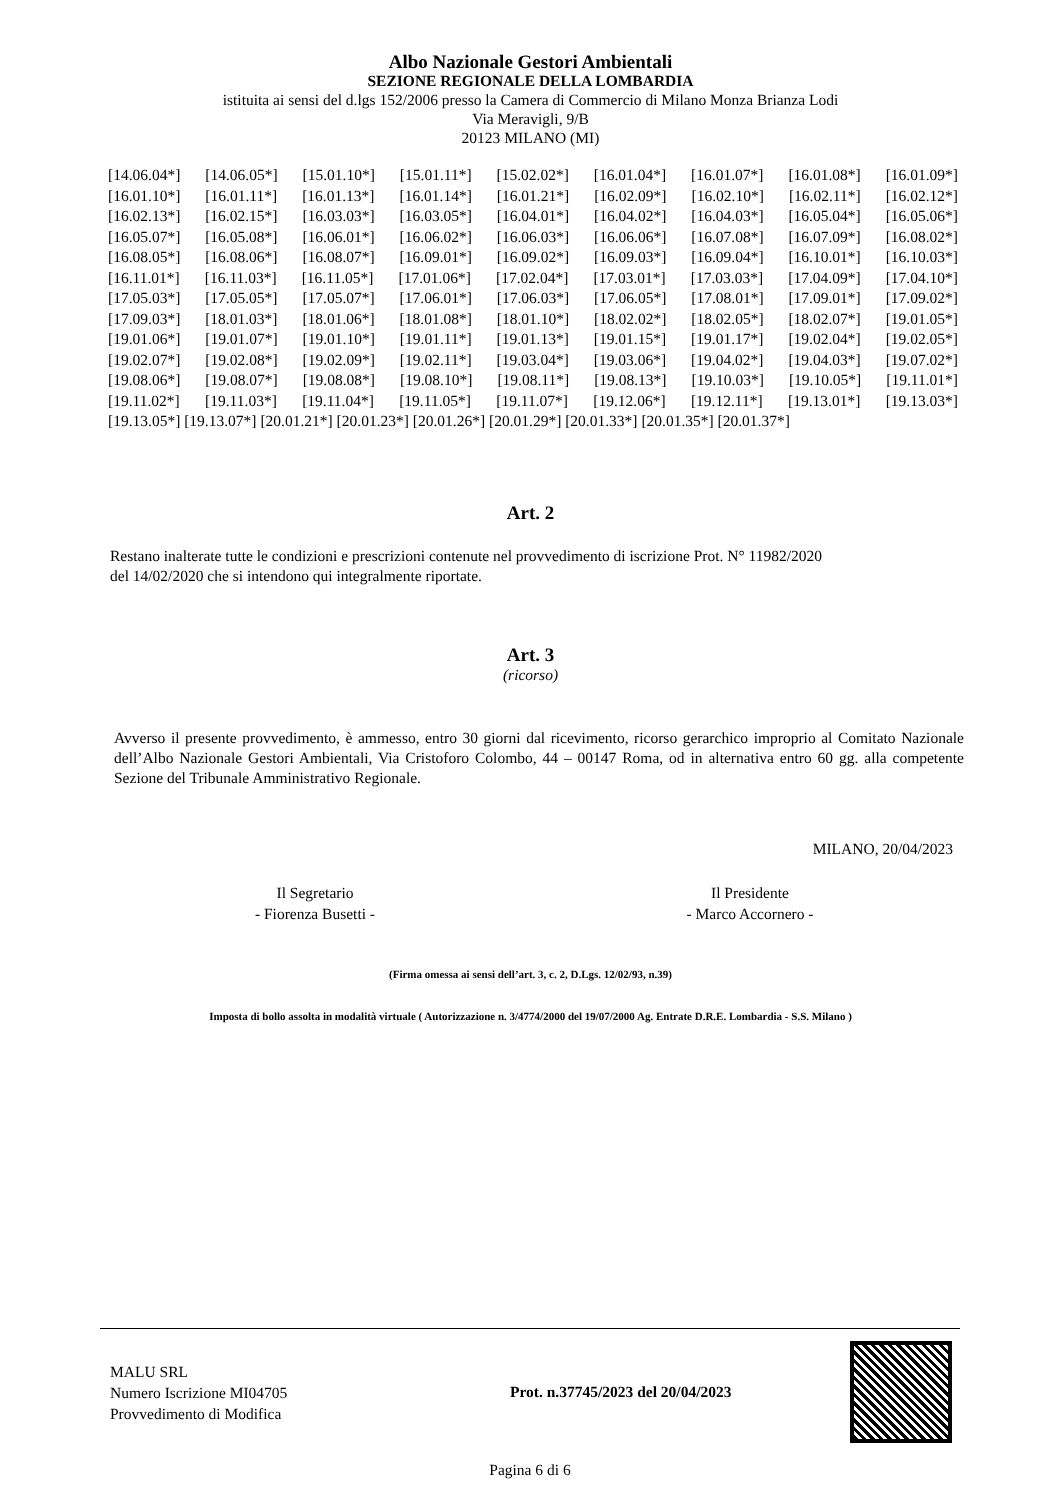Albo Nazionale Gestori Ambientali
SEZIONE REGIONALE DELLA LOMBARDIA
istituita ai sensi del d.lgs 152/2006 presso la Camera di Commercio di Milano Monza Brianza Lodi
Via Meravigli, 9/B
20123 MILANO (MI)
[14.06.04*] [14.06.05*] [15.01.10*] [15.01.11*] [15.02.02*] [16.01.04*] [16.01.07*] [16.01.08*] [16.01.09*]
[16.01.10*] [16.01.11*] [16.01.13*] [16.01.14*] [16.01.21*] [16.02.09*] [16.02.10*] [16.02.11*] [16.02.12*]
[16.02.13*] [16.02.15*] [16.03.03*] [16.03.05*] [16.04.01*] [16.04.02*] [16.04.03*] [16.05.04*] [16.05.06*]
[16.05.07*] [16.05.08*] [16.06.01*] [16.06.02*] [16.06.03*] [16.06.06*] [16.07.08*] [16.07.09*] [16.08.02*]
[16.08.05*] [16.08.06*] [16.08.07*] [16.09.01*] [16.09.02*] [16.09.03*] [16.09.04*] [16.10.01*] [16.10.03*]
[16.11.01*] [16.11.03*] [16.11.05*] [17.01.06*] [17.02.04*] [17.03.01*] [17.03.03*] [17.04.09*] [17.04.10*]
[17.05.03*] [17.05.05*] [17.05.07*] [17.06.01*] [17.06.03*] [17.06.05*] [17.08.01*] [17.09.01*] [17.09.02*]
[17.09.03*] [18.01.03*] [18.01.06*] [18.01.08*] [18.01.10*] [18.02.02*] [18.02.05*] [18.02.07*] [19.01.05*]
[19.01.06*] [19.01.07*] [19.01.10*] [19.01.11*] [19.01.13*] [19.01.15*] [19.01.17*] [19.02.04*] [19.02.05*]
[19.02.07*] [19.02.08*] [19.02.09*] [19.02.11*] [19.03.04*] [19.03.06*] [19.04.02*] [19.04.03*] [19.07.02*]
[19.08.06*] [19.08.07*] [19.08.08*] [19.08.10*] [19.08.11*] [19.08.13*] [19.10.03*] [19.10.05*] [19.11.01*]
[19.11.02*] [19.11.03*] [19.11.04*] [19.11.05*] [19.11.07*] [19.12.06*] [19.12.11*] [19.13.01*] [19.13.03*]
[19.13.05*] [19.13.07*] [20.01.21*] [20.01.23*] [20.01.26*] [20.01.29*] [20.01.33*] [20.01.35*] [20.01.37*]
Art. 2
Restano inalterate tutte le condizioni e prescrizioni contenute nel provvedimento di iscrizione Prot. N° 11982/2020
del 14/02/2020 che si intendono qui integralmente riportate.
Art. 3
(ricorso)
Avverso il presente provvedimento, è ammesso, entro 30 giorni dal ricevimento, ricorso gerarchico improprio al Comitato Nazionale dell’Albo Nazionale Gestori Ambientali, Via Cristoforo Colombo, 44 – 00147 Roma, od in alternativa entro 60 gg. alla competente Sezione del Tribunale Amministrativo Regionale.
MILANO, 20/04/2023
Il Segretario
- Fiorenza Busetti -
Il Presidente
- Marco Accornero -
(Firma omessa ai sensi dell’art. 3, c. 2, D.Lgs. 12/02/93, n.39)
Imposta di bollo assolta in modalità virtuale ( Autorizzazione n. 3/4774/2000 del 19/07/2000 Ag. Entrate D.R.E. Lombardia - S.S. Milano )
MALU SRL
Numero Iscrizione MI04705
Provvedimento di Modifica
Prot. n.37745/2023 del 20/04/2023
Pagina 6 di 6